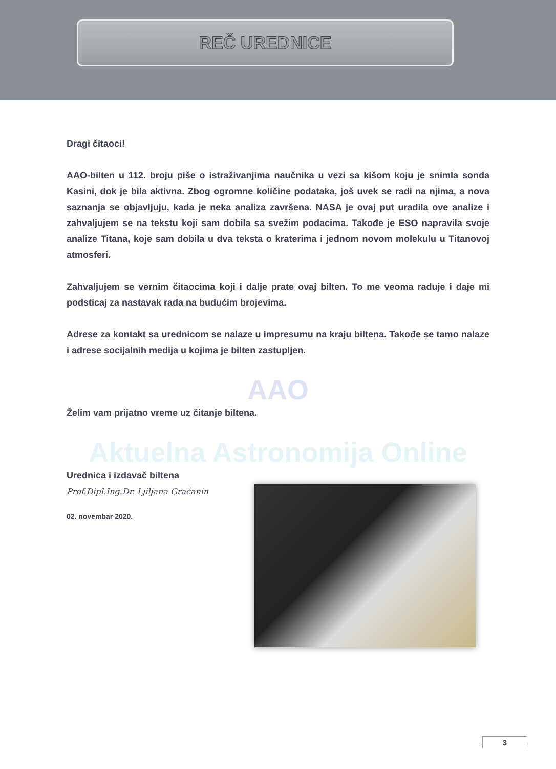REČ UREDNICE
Dragi čitaoci!
AAO-bilten u 112. broju piše o istraživanjima naučnika u vezi sa kišom koju je snimla sonda Kasini, dok je bila aktivna. Zbog ogromne količine podataka, još uvek se radi na njima, a nova saznanja se objavljuju, kada je neka analiza završena. NASA je ovaj put uradila ove analize i zahvaljujem se na tekstu koji sam dobila sa svežim podacima. Takođe je ESO napravila svoje analize Titana, koje sam dobila u dva teksta o kraterima i jednom novom molekulu u Titanovoj atmosferi.
Zahvaljujem se vernim čitaocima koji i dalje prate ovaj bilten. To me veoma raduje i daje mi podsticaj za nastavak rada na budućim brojevima.
Adrese za kontakt sa urednicom se nalaze u impresumu na kraju biltena. Takođe se tamo nalaze i adrese socijalnih medija u kojima je bilten zastupljen.
AAO
Želim vam prijatno vreme uz čitanje biltena.
Aktuelna Astronomija Online
Urednica i izdavač biltena
Prof.Dipl.Ing.Dr. Ljiljana Gračanin
02. novembar 2020.
3